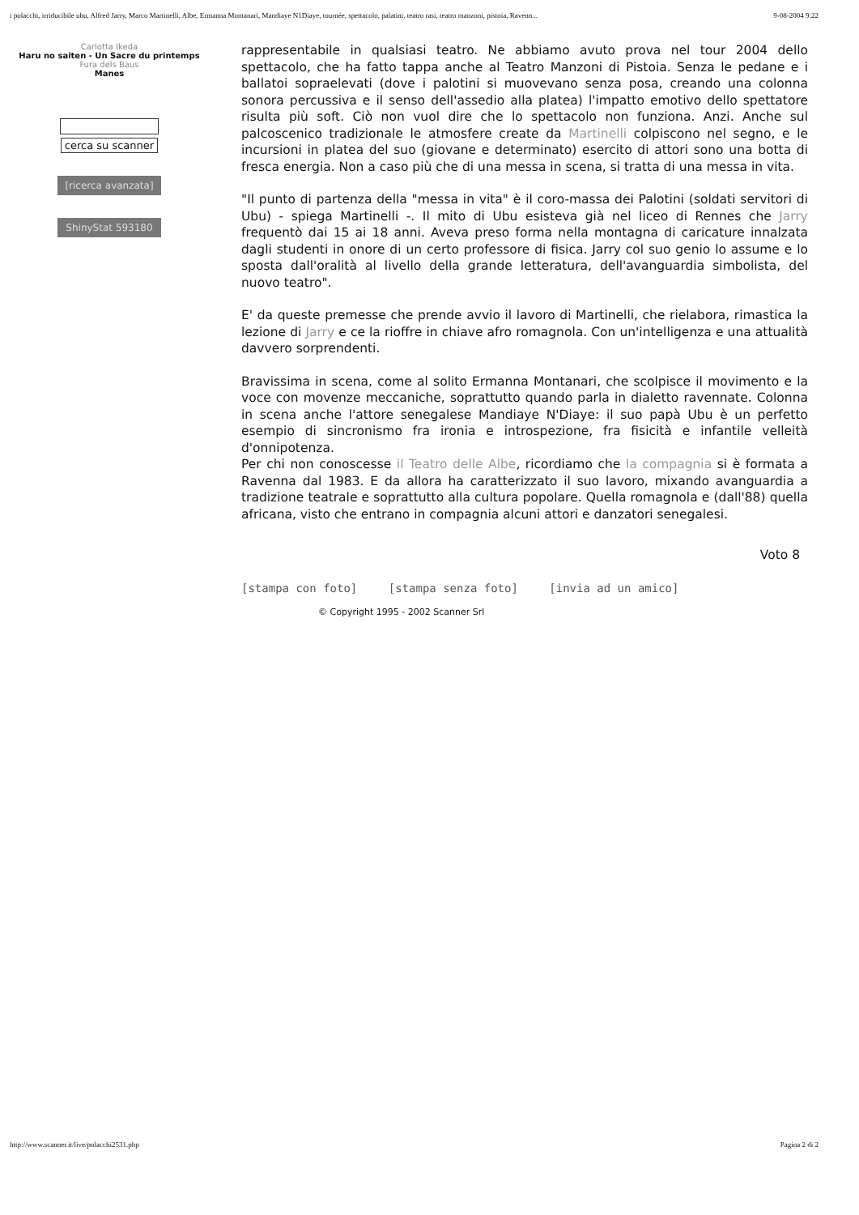i polacchi, irriducibile ubu, Alfred Jarry, Marco Martinelli, Albe, Ermanna Montanari, Mandiaye N1Diaye, tournée, spettacolo, palatini, teatro rasi, teatro manzoni, pistoia, Ravenn... 9-08-2004 9:22
Carlotta Ikeda
Haru no saiten - Un Sacre du printemps
Fura dels Baus
Manes
cerca su scanner
[ricerca avanzata]
ShinyStat 593180
rappresentabile in qualsiasi teatro. Ne abbiamo avuto prova nel tour 2004 dello spettacolo, che ha fatto tappa anche al Teatro Manzoni di Pistoia. Senza le pedane e i ballatoi sopraelevati (dove i palotini si muovevano senza posa, creando una colonna sonora percussiva e il senso dell'assedio alla platea) l'impatto emotivo dello spettatore risulta più soft. Ciò non vuol dire che lo spettacolo non funziona. Anzi. Anche sul palcoscenico tradizionale le atmosfere create da Martinelli colpiscono nel segno, e le incursioni in platea del suo (giovane e determinato) esercito di attori sono una botta di fresca energia. Non a caso più che di una messa in scena, si tratta di una messa in vita.
"Il punto di partenza della "messa in vita" è il coro-massa dei Palotini (soldati servitori di Ubu) - spiega Martinelli -. Il mito di Ubu esisteva già nel liceo di Rennes che Jarry frequentò dai 15 ai 18 anni. Aveva preso forma nella montagna di caricature innalzata dagli studenti in onore di un certo professore di fisica. Jarry col suo genio lo assume e lo sposta dall'oralità al livello della grande letteratura, dell'avanguardia simbolista, del nuovo teatro".
E' da queste premesse che prende avvio il lavoro di Martinelli, che rielabora, rimastica la lezione di Jarry e ce la rioffre in chiave afro romagnola. Con un'intelligenza e una attualità davvero sorprendenti.
Bravissima in scena, come al solito Ermanna Montanari, che scolpisce il movimento e la voce con movenze meccaniche, soprattutto quando parla in dialetto ravennate. Colonna in scena anche l'attore senegalese Mandiaye N'Diaye: il suo papà Ubu è un perfetto esempio di sincronismo fra ironia e introspezione, fra fisicità e infantile velleità d'onnipotenza.
Per chi non conoscesse il Teatro delle Albe, ricordiamo che la compagnia si è formata a Ravenna dal 1983. E da allora ha caratterizzato il suo lavoro, mixando avanguardia a tradizione teatrale e soprattutto alla cultura popolare. Quella romagnola e (dall'88) quella africana, visto che entrano in compagnia alcuni attori e danzatori senegalesi.
Voto 8
[stampa con foto] [stampa senza foto] [invia ad un amico]
© Copyright 1995 - 2002 Scanner Srl
http://www.scanner.it/live/polacchi2531.php Pagina 2 di 2